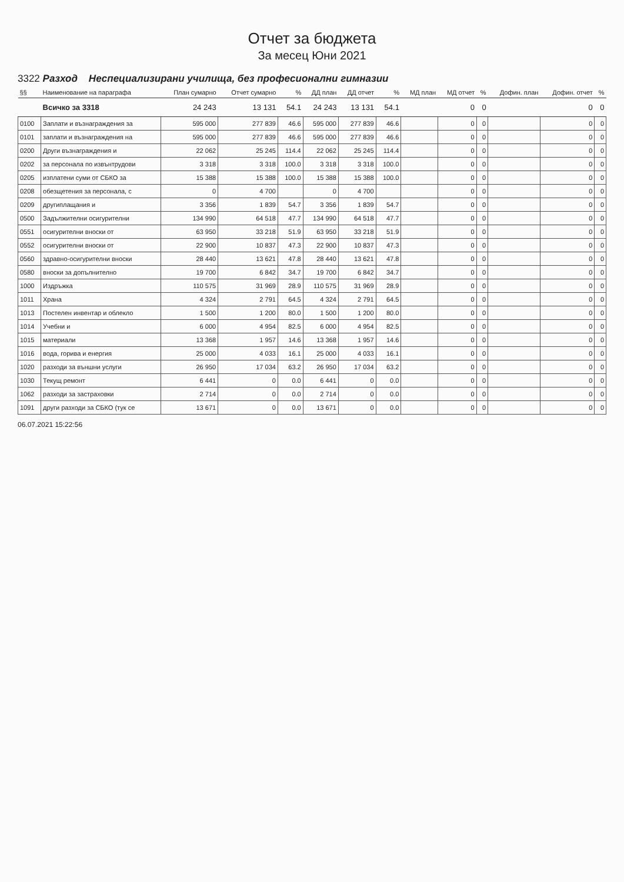Отчет за бюджета
За месец Юни 2021
3322 Разход Неспециализирани училища, без професионални гимназии
| §§ | Наименование на параграфа | План сумарно | Отчет сумарно | % | ДД план | ДД отчет | % | МД план | МД отчет | % | Дофин. план | Дофин. отчет | % |
| --- | --- | --- | --- | --- | --- | --- | --- | --- | --- | --- | --- | --- | --- |
| | Всичко за 3318 | 24 243 | 13 131 | 54.1 | 24 243 | 13 131 | 54.1 | | 0 | 0 | | 0 | 0 |
| 0100 | Заплати и възнаграждения за | 595 000 | 277 839 | 46.6 | 595 000 | 277 839 | 46.6 | | 0 | 0 | | 0 | 0 |
| 0101 | заплати и възнаграждения на | 595 000 | 277 839 | 46.6 | 595 000 | 277 839 | 46.6 | | 0 | 0 | | 0 | 0 |
| 0200 | Други възнаграждения и | 22 062 | 25 245 | 114.4 | 22 062 | 25 245 | 114.4 | | 0 | 0 | | 0 | 0 |
| 0202 | за персонала по извънтрудови | 3 318 | 3 318 | 100.0 | 3 318 | 3 318 | 100.0 | | 0 | 0 | | 0 | 0 |
| 0205 | изплатени суми от СБКО за | 15 388 | 15 388 | 100.0 | 15 388 | 15 388 | 100.0 | | 0 | 0 | | 0 | 0 |
| 0208 | обезщетения за персонала, с | 0 | 4 700 | | 0 | 4 700 | | | 0 | 0 | | 0 | 0 |
| 0209 | другиплащания и | 3 356 | 1 839 | 54.7 | 3 356 | 1 839 | 54.7 | | 0 | 0 | | 0 | 0 |
| 0500 | Задължителни осигурителни | 134 990 | 64 518 | 47.7 | 134 990 | 64 518 | 47.7 | | 0 | 0 | | 0 | 0 |
| 0551 | осигурителни вноски от | 63 950 | 33 218 | 51.9 | 63 950 | 33 218 | 51.9 | | 0 | 0 | | 0 | 0 |
| 0552 | осигурителни вноски от | 22 900 | 10 837 | 47.3 | 22 900 | 10 837 | 47.3 | | 0 | 0 | | 0 | 0 |
| 0560 | здравно-осигурителни вноски | 28 440 | 13 621 | 47.8 | 28 440 | 13 621 | 47.8 | | 0 | 0 | | 0 | 0 |
| 0580 | вноски за допълнително | 19 700 | 6 842 | 34.7 | 19 700 | 6 842 | 34.7 | | 0 | 0 | | 0 | 0 |
| 1000 | Издръжка | 110 575 | 31 969 | 28.9 | 110 575 | 31 969 | 28.9 | | 0 | 0 | | 0 | 0 |
| 1011 | Храна | 4 324 | 2 791 | 64.5 | 4 324 | 2 791 | 64.5 | | 0 | 0 | | 0 | 0 |
| 1013 | Постелен инвентар и облекло | 1 500 | 1 200 | 80.0 | 1 500 | 1 200 | 80.0 | | 0 | 0 | | 0 | 0 |
| 1014 | Учебни и | 6 000 | 4 954 | 82.5 | 6 000 | 4 954 | 82.5 | | 0 | 0 | | 0 | 0 |
| 1015 | материали | 13 368 | 1 957 | 14.6 | 13 368 | 1 957 | 14.6 | | 0 | 0 | | 0 | 0 |
| 1016 | вода, горива и енергия | 25 000 | 4 033 | 16.1 | 25 000 | 4 033 | 16.1 | | 0 | 0 | | 0 | 0 |
| 1020 | разходи за външни услуги | 26 950 | 17 034 | 63.2 | 26 950 | 17 034 | 63.2 | | 0 | 0 | | 0 | 0 |
| 1030 | Текущ ремонт | 6 441 | 0 | 0.0 | 6 441 | 0 | 0.0 | | 0 | 0 | | 0 | 0 |
| 1062 | разходи за застраховки | 2 714 | 0 | 0.0 | 2 714 | 0 | 0.0 | | 0 | 0 | | 0 | 0 |
| 1091 | други разходи за СБКО (тук се | 13 671 | 0 | 0.0 | 13 671 | 0 | 0.0 | | 0 | 0 | | 0 | 0 |
06.07.2021 15:22:56